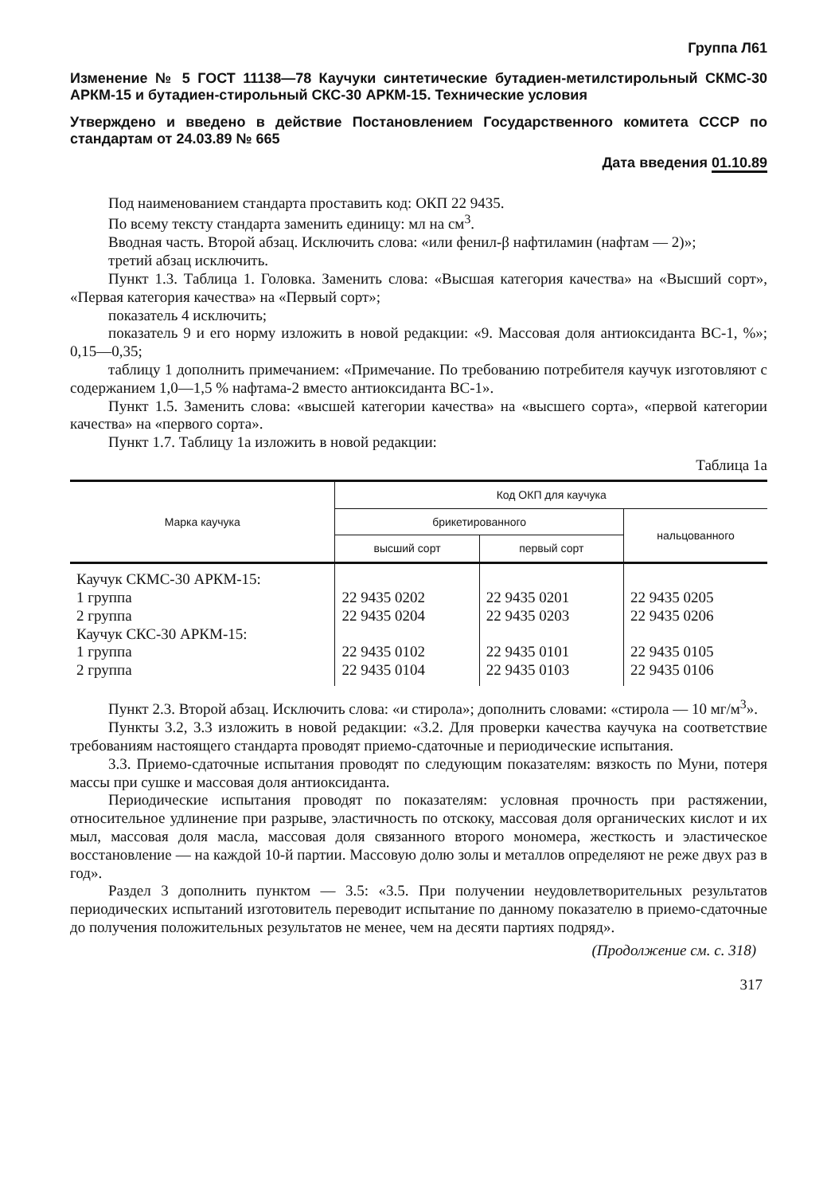Группа Л61
Изменение № 5 ГОСТ 11138—78 Каучуки синтетические бутадиен-метилстирольный СКМС-30 АРКМ-15 и бутадиен-стирольный СКС-30 АРКМ-15. Технические условия
Утверждено и введено в действие Постановлением Государственного комитета СССР по стандартам от 24.03.89 № 665
Дата введения 01.10.89
Под наименованием стандарта проставить код: ОКП 22 9435.
По всему тексту стандарта заменить единицу: мл на см<sup>3</sup>.
Вводная часть. Второй абзац. Исключить слова: «или фенил-β нафтиламин (нафтам — 2)»;
третий абзац исключить.
Пункт 1.3. Таблица 1. Головка. Заменить слова: «Высшая категория качества» на «Высший сорт», «Первая категория качества» на «Первый сорт»;
показатель 4 исключить;
показатель 9 и его норму изложить в новой редакции: «9. Массовая доля антиоксиданта ВС-1, %»; 0,15—0,35;
таблицу 1 дополнить примечанием: «Примечание. По требованию потребителя каучук изготовляют с содержанием 1,0—1,5 % нафтама-2 вместо антиоксиданта ВС-1».
Пункт 1.5. Заменить слова: «высшей категории качества» на «высшего сорта», «первой категории качества» на «первого сорта».
Пункт 1.7. Таблицу 1а изложить в новой редакции:
Таблица 1а
| Марка каучука | Код ОКП для каучука | | |
| --- | --- | --- | --- |
| | брикетированного | | нальцованного |
| | высший сорт | первый сорт | |
| Каучук СКМС-30 АРКМ-15: | | | |
| 1 группа | 22 9435 0202 | 22 9435 0201 | 22 9435 0205 |
| 2 группа | 22 9435 0204 | 22 9435 0203 | 22 9435 0206 |
| Каучук СКС-30 АРКМ-15: | | | |
| 1 группа | 22 9435 0102 | 22 9435 0101 | 22 9435 0105 |
| 2 группа | 22 9435 0104 | 22 9435 0103 | 22 9435 0106 |
Пункт 2.3. Второй абзац. Исключить слова: «и стирола»; дополнить словами: «стирола — 10 мг/м<sup>3</sup>».
Пункты 3.2, 3.3 изложить в новой редакции: «3.2. Для проверки качества каучука на соответствие требованиям настоящего стандарта проводят приемо-сдаточные и периодические испытания.
3.3. Приемо-сдаточные испытания проводят по следующим показателям: вязкость по Муни, потеря массы при сушке и массовая доля антиоксиданта.
Периодические испытания проводят по показателям: условная прочность при растяжении, относительное удлинение при разрыве, эластичность по отскоку, массовая доля органических кислот и их мыл, массовая доля масла, массовая доля связанного второго мономера, жесткость и эластическое восстановление — на каждой 10-й партии. Массовую долю золы и металлов определяют не реже двух раз в год».
Раздел 3 дополнить пунктом — 3.5: «3.5. При получении неудовлетворительных результатов периодических испытаний изготовитель переводит испытание по данному показателю в приемо-сдаточные до получения положительных результатов не менее, чем на десяти партиях подряд».
(Продолжение см. с. 318)
317